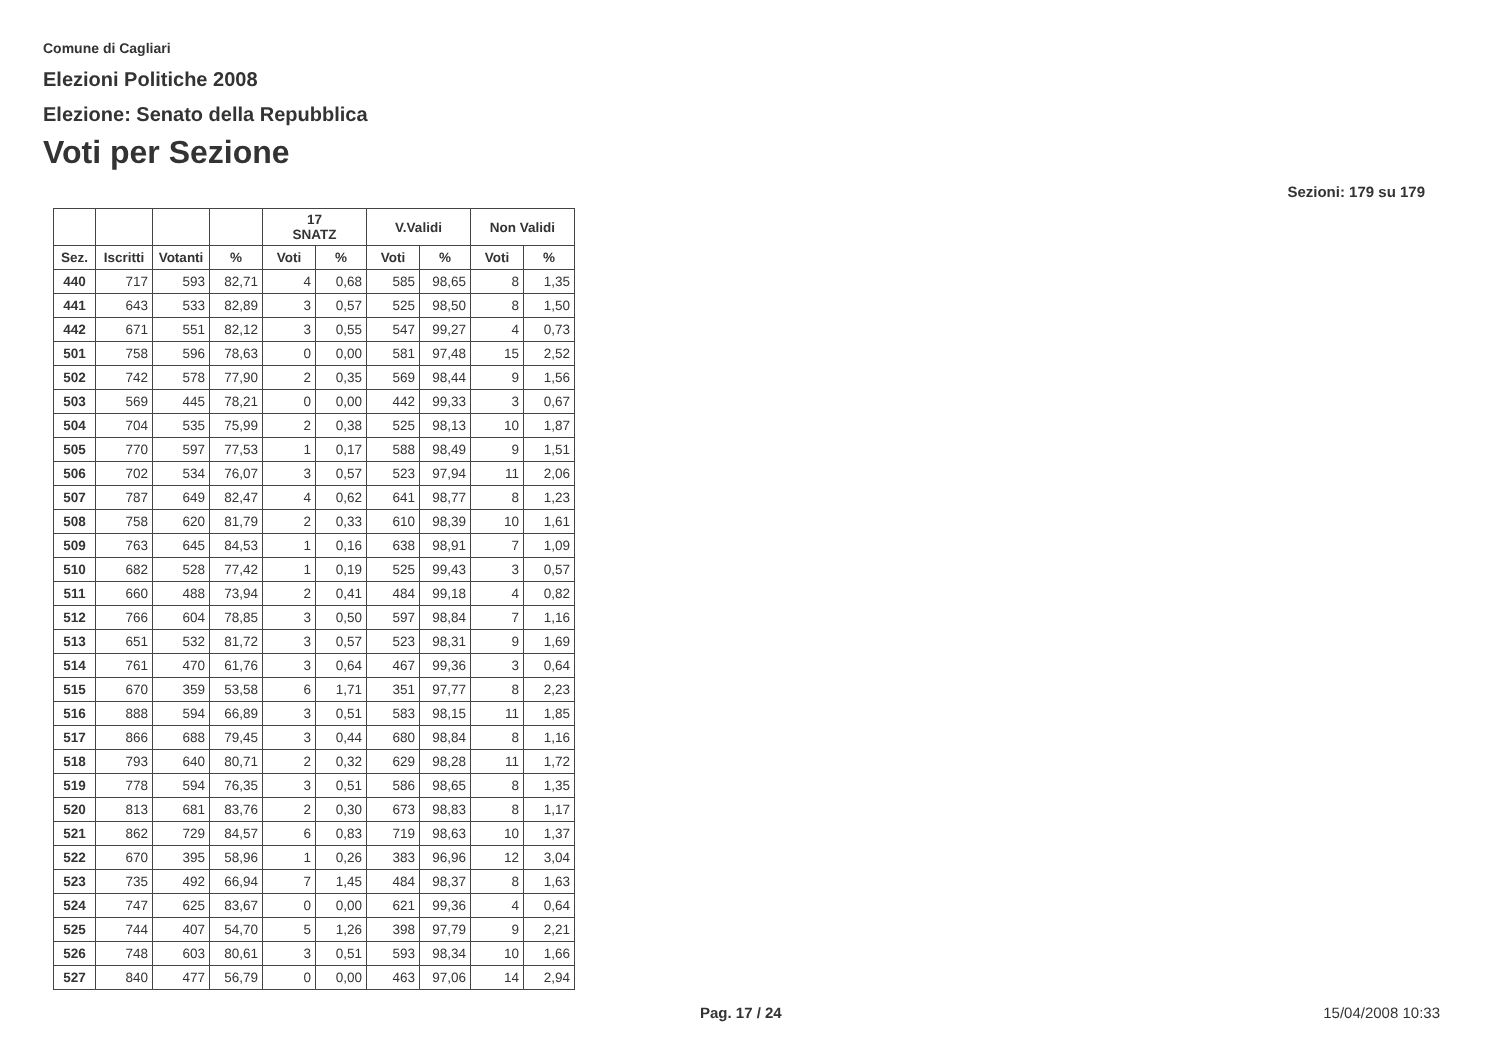Comune di Cagliari
Elezioni Politiche 2008
Elezione: Senato della Repubblica
Voti per Sezione
Sezioni: 179 su 179
| | | | | 17 SNATZ | | V.Validi | | Non Validi | |
| --- | --- | --- | --- | --- | --- | --- | --- | --- | --- |
| Sez. | Iscritti | Votanti | % | Voti | % | Voti | % | Voti | % |
| 440 | 717 | 593 | 82,71 | 4 | 0,68 | 585 | 98,65 | 8 | 1,35 |
| 441 | 643 | 533 | 82,89 | 3 | 0,57 | 525 | 98,50 | 8 | 1,50 |
| 442 | 671 | 551 | 82,12 | 3 | 0,55 | 547 | 99,27 | 4 | 0,73 |
| 501 | 758 | 596 | 78,63 | 0 | 0,00 | 581 | 97,48 | 15 | 2,52 |
| 502 | 742 | 578 | 77,90 | 2 | 0,35 | 569 | 98,44 | 9 | 1,56 |
| 503 | 569 | 445 | 78,21 | 0 | 0,00 | 442 | 99,33 | 3 | 0,67 |
| 504 | 704 | 535 | 75,99 | 2 | 0,38 | 525 | 98,13 | 10 | 1,87 |
| 505 | 770 | 597 | 77,53 | 1 | 0,17 | 588 | 98,49 | 9 | 1,51 |
| 506 | 702 | 534 | 76,07 | 3 | 0,57 | 523 | 97,94 | 11 | 2,06 |
| 507 | 787 | 649 | 82,47 | 4 | 0,62 | 641 | 98,77 | 8 | 1,23 |
| 508 | 758 | 620 | 81,79 | 2 | 0,33 | 610 | 98,39 | 10 | 1,61 |
| 509 | 763 | 645 | 84,53 | 1 | 0,16 | 638 | 98,91 | 7 | 1,09 |
| 510 | 682 | 528 | 77,42 | 1 | 0,19 | 525 | 99,43 | 3 | 0,57 |
| 511 | 660 | 488 | 73,94 | 2 | 0,41 | 484 | 99,18 | 4 | 0,82 |
| 512 | 766 | 604 | 78,85 | 3 | 0,50 | 597 | 98,84 | 7 | 1,16 |
| 513 | 651 | 532 | 81,72 | 3 | 0,57 | 523 | 98,31 | 9 | 1,69 |
| 514 | 761 | 470 | 61,76 | 3 | 0,64 | 467 | 99,36 | 3 | 0,64 |
| 515 | 670 | 359 | 53,58 | 6 | 1,71 | 351 | 97,77 | 8 | 2,23 |
| 516 | 888 | 594 | 66,89 | 3 | 0,51 | 583 | 98,15 | 11 | 1,85 |
| 517 | 866 | 688 | 79,45 | 3 | 0,44 | 680 | 98,84 | 8 | 1,16 |
| 518 | 793 | 640 | 80,71 | 2 | 0,32 | 629 | 98,28 | 11 | 1,72 |
| 519 | 778 | 594 | 76,35 | 3 | 0,51 | 586 | 98,65 | 8 | 1,35 |
| 520 | 813 | 681 | 83,76 | 2 | 0,30 | 673 | 98,83 | 8 | 1,17 |
| 521 | 862 | 729 | 84,57 | 6 | 0,83 | 719 | 98,63 | 10 | 1,37 |
| 522 | 670 | 395 | 58,96 | 1 | 0,26 | 383 | 96,96 | 12 | 3,04 |
| 523 | 735 | 492 | 66,94 | 7 | 1,45 | 484 | 98,37 | 8 | 1,63 |
| 524 | 747 | 625 | 83,67 | 0 | 0,00 | 621 | 99,36 | 4 | 0,64 |
| 525 | 744 | 407 | 54,70 | 5 | 1,26 | 398 | 97,79 | 9 | 2,21 |
| 526 | 748 | 603 | 80,61 | 3 | 0,51 | 593 | 98,34 | 10 | 1,66 |
| 527 | 840 | 477 | 56,79 | 0 | 0,00 | 463 | 97,06 | 14 | 2,94 |
Pag. 17 / 24 15/04/2008 10:33